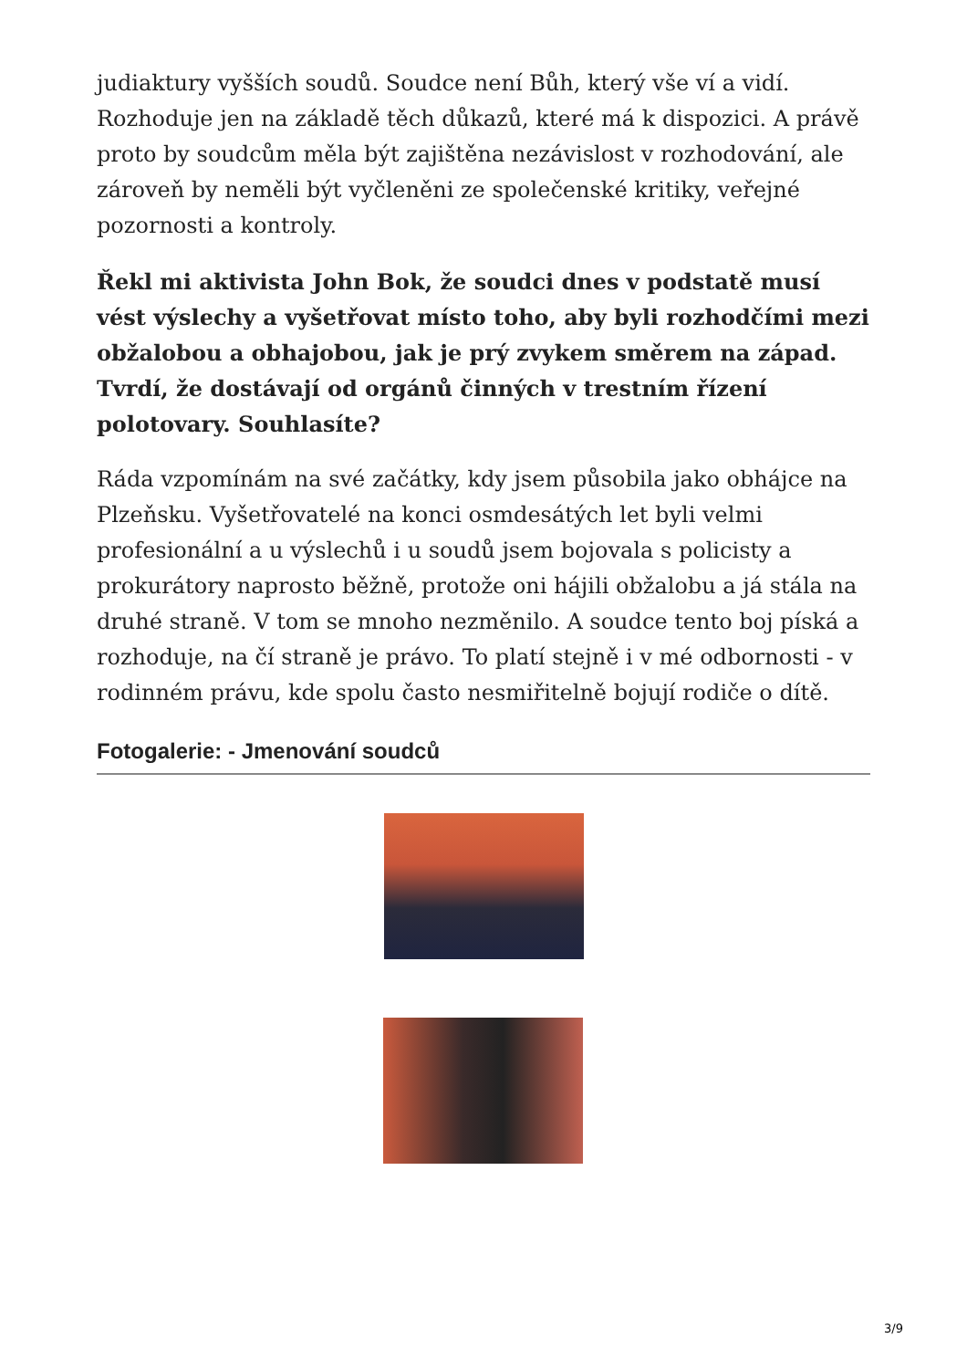judiaktury vyšších soudů. Soudce není Bůh, který vše ví a vidí. Rozhoduje jen na základě těch důkazů, které má k dispozici. A právě proto by soudcům měla být zajištěna nezávislost v rozhodování, ale zároveň by neměli být vyčleněni ze společenské kritiky, veřejné pozornosti a kontroly.
Řekl mi aktivista John Bok, že soudci dnes v podstatě musí vést výslechy a vyšetřovat místo toho, aby byli rozhodčími mezi obžalobou a obhajobou, jak je prý zvykem směrem na západ. Tvrdí, že dostávají od orgánů činných v trestním řízení polotovary. Souhlasíte?
Ráda vzpomínám na své začátky, kdy jsem působila jako obhájce na Plzeňsku. Vyšetřovatelé na konci osmdesátých let byli velmi profesionální a u výslechů i u soudů jsem bojovala s policisty a prokurátory naprosto běžně, protože oni hájili obžalobu a já stála na druhé straně. V tom se mnoho nezměnilo. A soudce tento boj píská a rozhoduje, na čí straně je právo. To platí stejně i v mé odbornosti - v rodinném právu, kde spolu často nesmiřitelně bojují rodiče o dítě.
Fotogalerie: - Jmenování soudců
3/9